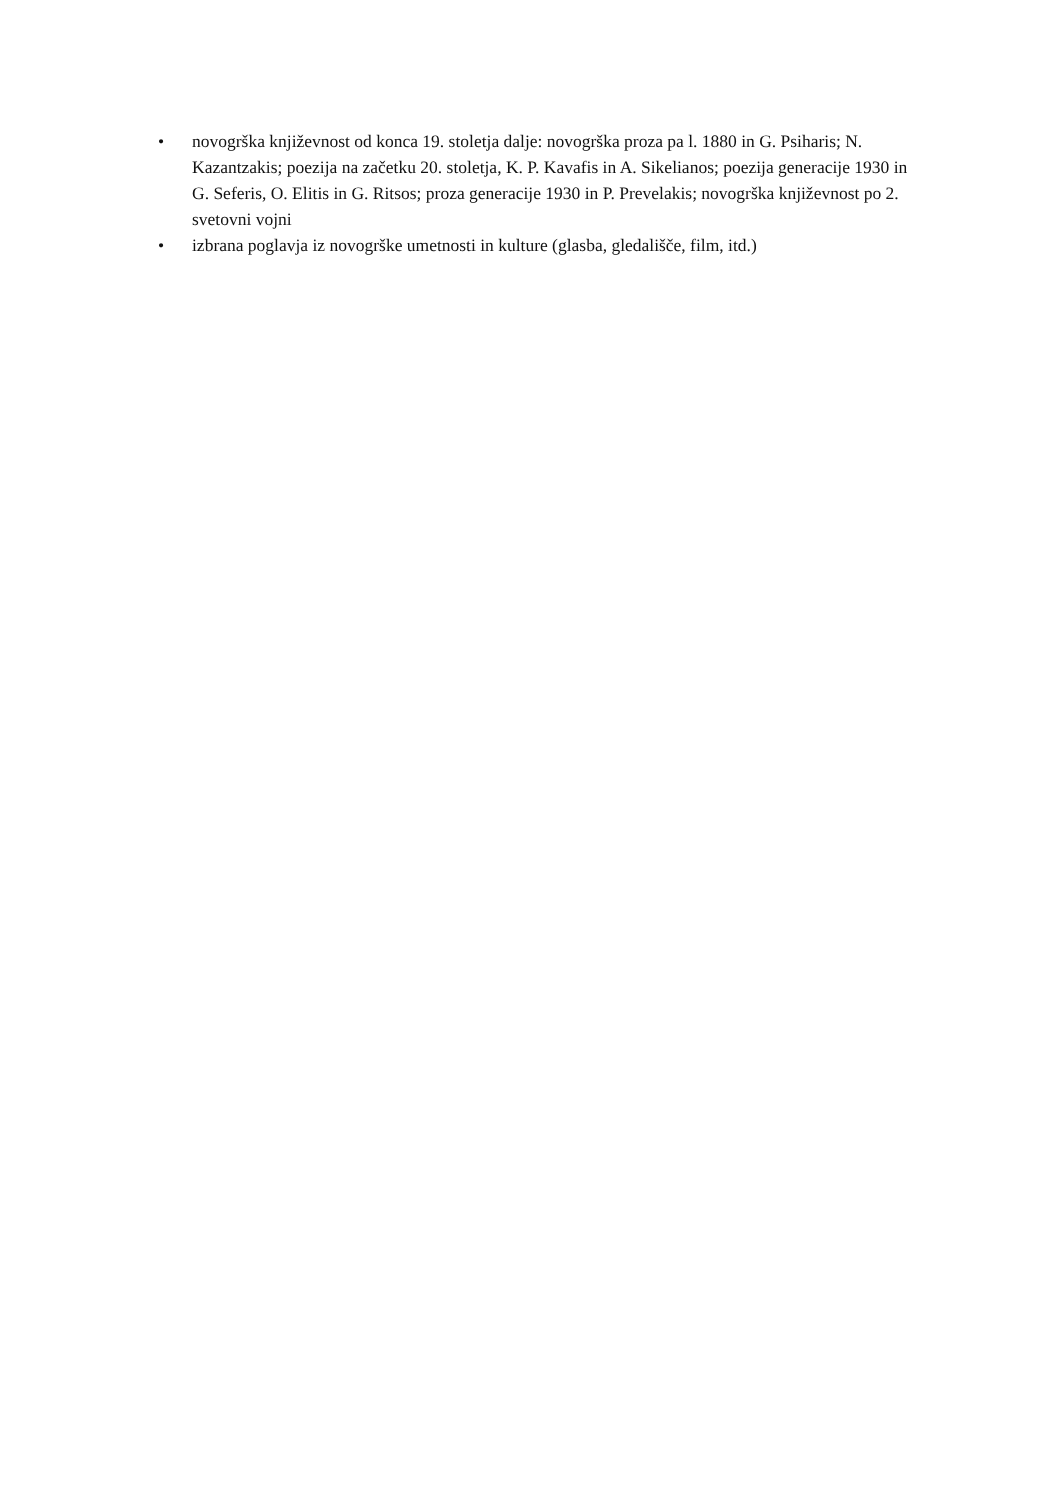• novogrška književnost od konca 19. stoletja dalje: novogrška proza pa l. 1880 in G. Psiharis; N. Kazantzakis; poezija na začetku 20. stoletja, K. P. Kavafis in A. Sikelianos; poezija generacije 1930 in G. Seferis, O. Elitis in G. Ritsos; proza generacije 1930 in P. Prevelakis; novogrška književnost po 2. svetovni vojni
• izbrana poglavja iz novogrške umetnosti in kulture (glasba, gledališče, film, itd.)